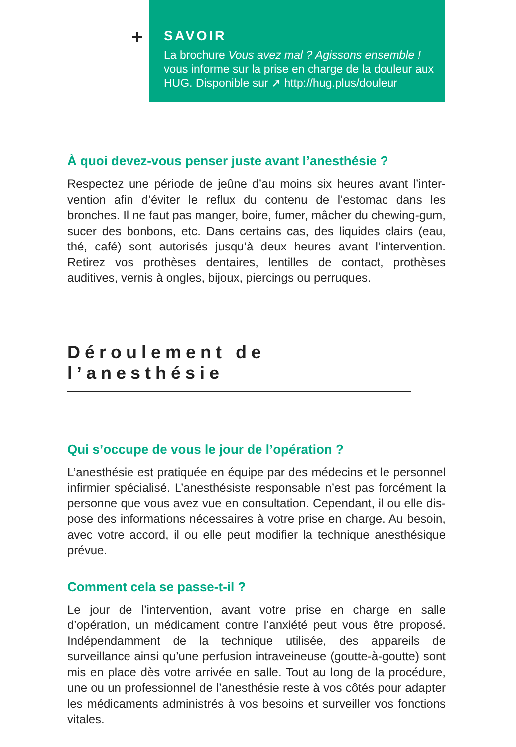+
SAVOIR
La brochure Vous avez mal ? Agissons ensemble ! vous informe sur la prise en charge de la douleur aux HUG. Disponible sur ➚ http://hug.plus/douleur
À quoi devez-vous penser juste avant l’anesthésie ?
Respectez une période de jeûne d’au moins six heures avant l’inter­vention afin d’éviter le reflux du contenu de l’estomac dans les bronches. Il ne faut pas manger, boire, fumer, mâcher du chewing-gum, sucer des bonbons, etc. Dans certains cas, des liquides clairs (eau, thé, café) sont autorisés jusqu’à deux heures avant l’interven­tion. Retirez vos prothèses dentaires, lentilles de contact, prothèses auditives, vernis à ongles, bijoux, piercings ou perruques.
Déroulement de l’anesthésie
Qui s’occupe de vous le jour de l’opération ?
L’anesthésie est pratiquée en équipe par des médecins et le personnel infirmier spécialisé. L’anesthésiste responsable n’est pas forcément la personne que vous avez vue en consultation. Cependant, il ou elle dis­pose des informations nécessaires à votre prise en charge. Au besoin, avec votre accord, il ou elle peut modifier la technique anesthésique prévue.
Comment cela se passe-t-il ?
Le jour de l’intervention, avant votre prise en charge en salle d’opération, un médicament contre l’anxiété peut vous être proposé. Indépendam­ment de la technique utilisée, des appareils de surveillance ainsi qu’une perfusion intraveineuse (goutte-à-goutte) sont mis en place dès votre arrivée en salle. Tout au long de la procédure, une ou un professionnel de l’anesthésie reste à vos côtés pour adapter les médicaments admi­nistrés à vos besoins et surveiller vos fonctions vitales.